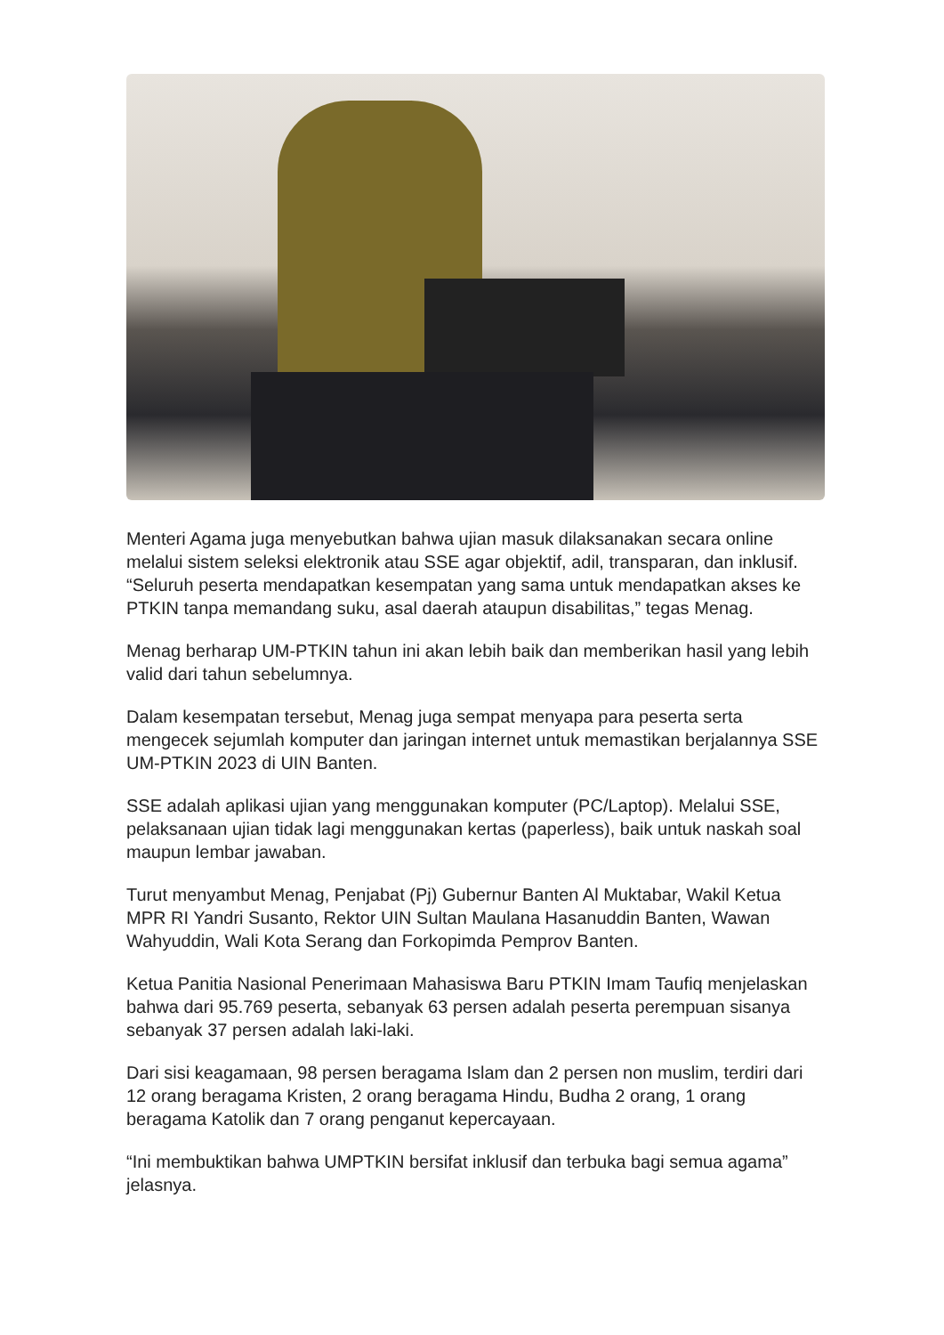Menteri Agama juga menyebutkan bahwa ujian masuk dilaksanakan secara online melalui sistem seleksi elektronik atau SSE agar objektif, adil, transparan, dan inklusif. “Seluruh peserta mendapatkan kesempatan yang sama untuk mendapatkan akses ke PTKIN tanpa memandang suku, asal daerah ataupun disabilitas,” tegas Menag.
Menag berharap UM-PTKIN tahun ini akan lebih baik dan memberikan hasil yang lebih valid dari tahun sebelumnya.
Dalam kesempatan tersebut, Menag juga sempat menyapa para peserta serta mengecek sejumlah komputer dan jaringan internet untuk memastikan berjalannya SSE UM-PTKIN 2023 di UIN Banten.
SSE adalah aplikasi ujian yang menggunakan komputer (PC/Laptop). Melalui SSE, pelaksanaan ujian tidak lagi menggunakan kertas (paperless), baik untuk naskah soal maupun lembar jawaban.
Turut menyambut Menag, Penjabat (Pj) Gubernur Banten Al Muktabar, Wakil Ketua MPR RI Yandri Susanto, Rektor UIN Sultan Maulana Hasanuddin Banten, Wawan Wahyuddin, Wali Kota Serang dan Forkopimda Pemprov Banten.
Ketua Panitia Nasional Penerimaan Mahasiswa Baru PTKIN Imam Taufiq menjelaskan bahwa dari 95.769 peserta, sebanyak 63 persen adalah peserta perempuan sisanya sebanyak 37 persen adalah laki-laki.
Dari sisi keagamaan, 98 persen beragama Islam dan 2 persen non muslim, terdiri dari 12 orang beragama Kristen, 2 orang beragama Hindu, Budha 2 orang, 1 orang beragama Katolik dan 7 orang penganut kepercayaan.
“Ini membuktikan bahwa UMPTKIN bersifat inklusif dan terbuka bagi semua agama” jelasnya.